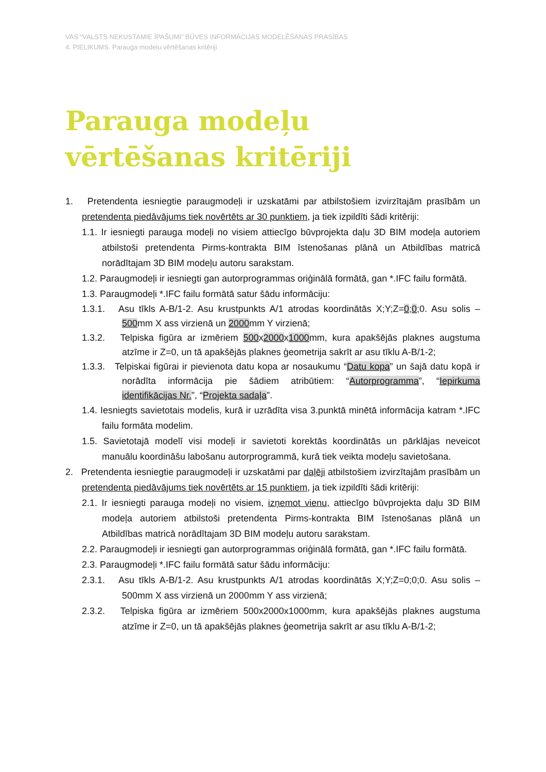VAS “VALSTS NEKUSTAMIE ĪPAŠUMI” BŪVES INFORMĀCIJAS MODELĒŠANAS PRASĪBAS
4. PIELIKUMS. Parauga modeļu vērtēšanas kritēriji
Parauga modeļu
vērtēšanas kritēriji
1. Pretendenta iesniegtie paraugmodeļi ir uzskatāmi par atbilstošiem izvirzītajām prasībām un pretendenta piedāvājums tiek novērtēts ar 30 punktiem, ja tiek izpildīti šādi kritēriji:
1.1. Ir iesniegti parauga modeļi no visiem attiecīgo būvprojekta daļu 3D BIM modeļa autoriem atbilstoši pretendenta Pirms-kontrakta BIM īstenošanas plānā un Atbildības matricā norādītajam 3D BIM modeļu autoru sarakstam.
1.2. Paraugmodeļi ir iesniegti gan autorprogrammas oriģinālā formātā, gan *.IFC failu formātā.
1.3. Paraugmodeļi *.IFC failu formātā satur šādu informāciju:
1.3.1. Asu tīkls A-B/1-2. Asu krustpunkts A/1 atrodas koordinātās X;Y;Z=0;0;0. Asu solis – 500mm X ass virzienā un 2000mm Y virzienā;
1.3.2. Telpiska figūra ar izmēriem 500x2000x1000mm, kura apakšējās plaknes augstuma atzīme ir Z=0, un tā apakšējās plaknes ģeometrija sakrīt ar asu tīklu A-B/1-2;
1.3.3. Telpiskai figūrai ir pievienota datu kopa ar nosaukumu “Datu kopa” un šajā datu kopā ir norādīta informācija pie šādiem atribūtiem: “Autorprogramma”, “Iepirkuma identifikācijas Nr.”, “Projekta sadaļa”.
1.4. Iesniegts savietotais modelis, kurā ir uzrādīta visa 3.punktā minētā informācija katram *.IFC failu formāta modelim.
1.5. Savietotajā modelī visi modeļi ir savietoti korektās koordinātās un pārklājas neveicot manuālu koordināšu labošanu autorprogrammā, kurā tiek veikta modeļu savietošana.
2. Pretendenta iesniegtie paraugmodeļi ir uzskatāmi par daļēji atbilstošiem izvirzītajām prasībām un pretendenta piedāvājums tiek novērtēts ar 15 punktiem, ja tiek izpildīti šādi kritēriji:
2.1. Ir iesniegti parauga modeļi no visiem, izņemot vienu, attiecīgo būvprojekta daļu 3D BIM modeļa autoriem atbilstoši pretendenta Pirms-kontrakta BIM īstenošanas plānā un Atbildības matricā norādītajam 3D BIM modeļu autoru sarakstam.
2.2. Paraugmodeļi ir iesniegti gan autorprogrammas oriģinālā formātā, gan *.IFC failu formātā.
2.3. Paraugmodeļi *.IFC failu formātā satur šādu informāciju:
2.3.1. Asu tīkls A-B/1-2. Asu krustpunkts A/1 atrodas koordinātās X;Y;Z=0;0;0. Asu solis – 500mm X ass virzienā un 2000mm Y ass virzienā;
2.3.2. Telpiska figūra ar izmēriem 500x2000x1000mm, kura apakšējās plaknes augstuma atzīme ir Z=0, un tā apakšējās plaknes ģeometrija sakrīt ar asu tīklu A-B/1-2;